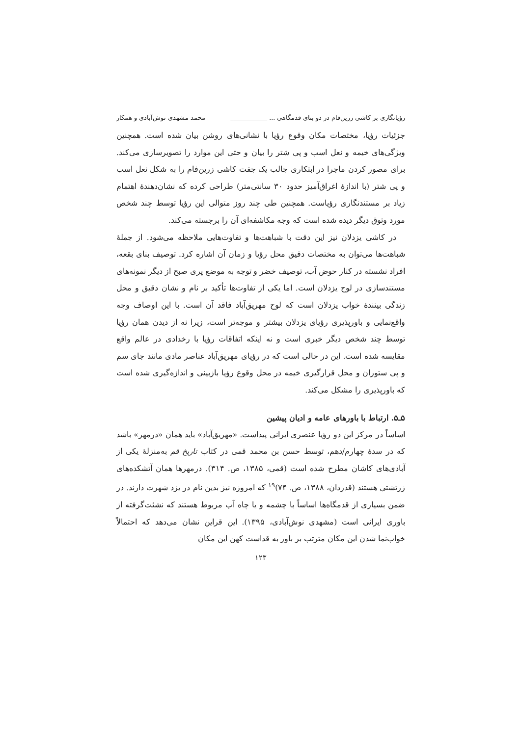رؤیانگاری بر کاشی زرین‌فام در دو بنای قدمگاهی ... ____________ محمد مشهدی نوش‌آبادی و همکار
جزئیات رؤیا، مختصات مکان وقوع رؤیا با نشانی‌های روشن بیان شده است. همچنین ویژگی‌های خیمه و نعل اسب و پی شتر را بیان و حتی این موارد را تصویرسازی می‌کند. برای مصور کردن ماجرا در ابتکاری جالب یک جفت کاشی زرین‌فام را به شکل نعل اسب و پی شتر (با اندازهٔ اغراق‌آمیز حدود ۳۰ سانتی‌متر) طراحی کرده که نشان‌دهندهٔ اهتمام زیاد بر مستندنگاری رؤیاست. همچنین طی چند روز متوالی این رؤیا توسط چند شخص مورد وثوق دیگر دیده شده است که وجه مکاشفه‌ای آن را برجسته می‌کند.
در کاشی یزدلان نیز این دقت با شباهت‌ها و تفاوت‌هایی ملاحظه می‌شود. از جملهٔ شباهت‌ها می‌توان به مختصات دقیق محل رؤیا و زمان آن اشاره کرد. توصیف بنای بقعه، افراد نشسته در کنار حوض آب، توصیف خضر و توجه به موضع پری صبح از دیگر نمونه‌های مستندسازی در لوح یزدلان است. اما یکی از تفاوت‌ها تأکید بر نام و نشان دقیق و محل زندگی بینندهٔ خواب یزدلان است که لوح مهریق‌آباد فاقد آن است. با این اوصاف وجه واقع‌نمایی و باورپذیری رؤیای یزدلان بیشتر و موجه‌تر است، زیرا نه از دیدن همان رؤیا توسط چند شخص دیگر خبری است و نه اینکه اتفاقات رؤیا با رخدادی در عالم واقع مقایسه شده است. این در حالی است که در رؤیای مهریق‌آباد عناصر مادی مانند جای سم و پی ستوران و محل قرارگیری خیمه در محل وقوع رؤیا بازبینی و اندازه‌گیری شده است که باورپذیری را مشکل می‌کند.
۵ـ۵. ارتباط با باورهای عامه و ادیان پیشین
اساساً در مرکز این دو رؤیا عنصری ایرانی پیداست. «مهریق‌آباد» باید همان «درمهر» باشد که در سدهٔ چهارم/دهم، توسط حسن بن محمد قمی در کتاب تاریخ قم به‌منزلهٔ یکی از آبادی‌های کاشان مطرح شده است (قمی، ۱۳۸۵، ص. ۳۱۴). درمهرها همان آتشکده‌های زرتشتی هستند (قدردان، ۱۳۸۸، ص. ۷۴)<sup>۱۹</sup> که امروزه نیز بدین نام در یزد شهرت دارند. در ضمن بسیاری از قدمگاه‌ها اساساً با چشمه و یا چاه آب مربوط هستند که نشئت‌گرفته از باوری ایرانی است (مشهدی نوش‌آبادی، ۱۳۹۵). این قراین نشان می‌دهد که احتمالاً خواب‌نما شدن این مکان مترتب بر باور به قداست کهن این مکان
۱۲۳